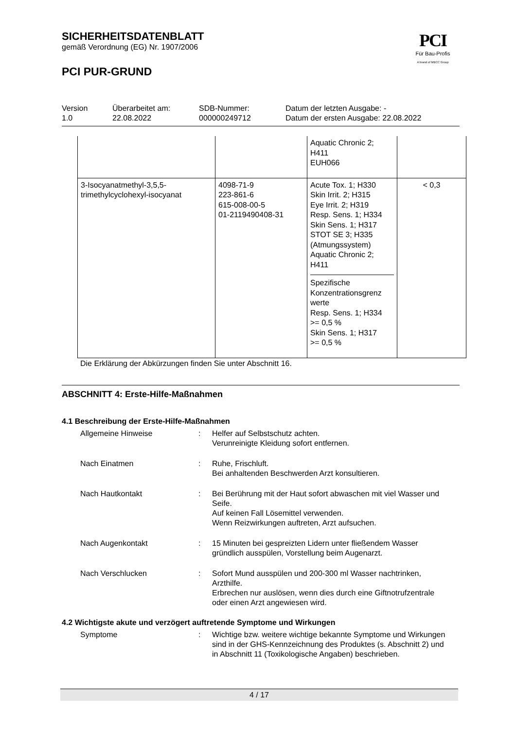PCI
Für Bau-Profis
A brand of MBCC Group
SICHERHEITSDATENBLATT
gemäß Verordnung (EG) Nr. 1907/2006
PCI PUR-GRUND
Version
1.0
Überarbeitet am:
22.08.2022
SDB-Nummer:
000000249712
Datum der letzten Ausgabe: -
Datum der ersten Ausgabe: 22.08.2022
| | | Aquatic Chronic 2; H411 EUH066 | |
| 3-Isocyanatmethyl-3,5,5-trimethylcyclohexyl-isocyanat | 4098-71-9 223-861-6 615-008-00-5 01-2119490408-31 | Acute Tox. 1; H330 Skin Irrit. 2; H315 Eye Irrit. 2; H319 Resp. Sens. 1; H334 Skin Sens. 1; H317 STOT SE 3; H335 (Atmungssystem) Aquatic Chronic 2; H411 Spezifische Konzentrationsgrenz werte Resp. Sens. 1; H334 >= 0,5 % Skin Sens. 1; H317 >= 0,5 % | < 0,3 |
Die Erklärung der Abkürzungen finden Sie unter Abschnitt 16.
ABSCHNITT 4: Erste-Hilfe-Maßnahmen
4.1 Beschreibung der Erste-Hilfe-Maßnahmen
Allgemeine Hinweise : Helfer auf Selbstschutz achten.
Verunreinigte Kleidung sofort entfernen.
Nach Einatmen : Ruhe, Frischluft.
Bei anhaltenden Beschwerden Arzt konsultieren.
Nach Hautkontakt : Bei Berührung mit der Haut sofort abwaschen mit viel Wasser und Seife.
Auf keinen Fall Lösemittel verwenden.
Wenn Reizwirkungen auftreten, Arzt aufsuchen.
Nach Augenkontakt : 15 Minuten bei gespreizten Lidern unter fließendem Wasser gründlich ausspülen, Vorstellung beim Augenarzt.
Nach Verschlucken : Sofort Mund ausspülen und 200-300 ml Wasser nachtrinken, Arzthilfe.
Erbrechen nur auslösen, wenn dies durch eine Giftnotrufzentrale oder einen Arzt angewiesen wird.
4.2 Wichtigste akute und verzögert auftretende Symptome und Wirkungen
Symptome : Wichtige bzw. weitere wichtige bekannte Symptome und Wirkungen sind in der GHS-Kennzeichnung des Produktes (s. Abschnitt 2) und in Abschnitt 11 (Toxikologische Angaben) beschrieben.
4 / 17